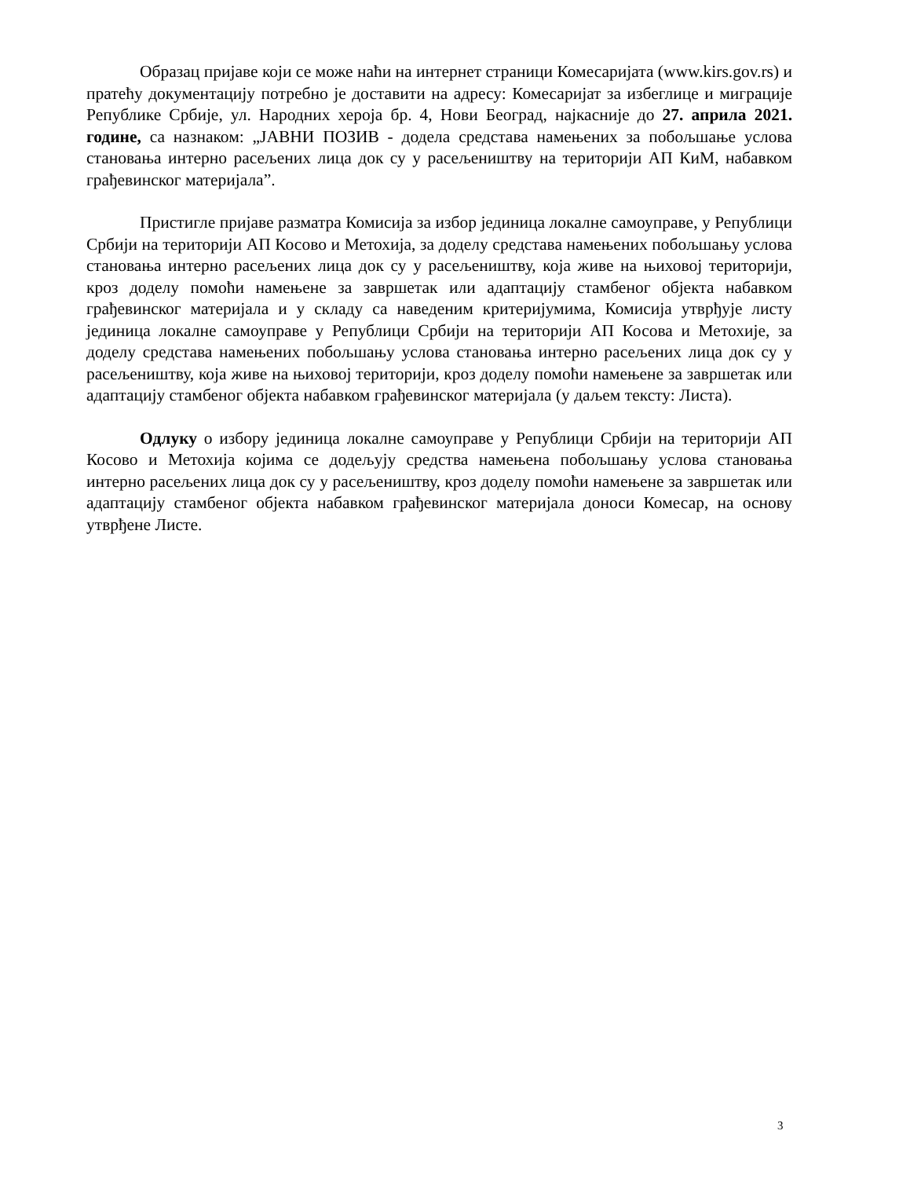Образац пријаве који се може наћи на интернет страници Комесаријата (www.kirs.gov.rs) и пратећу документацију потребно је доставити на адресу: Комесаријат за избеглице и миграције Републике Србије, ул. Народних хероја бр. 4, Нови Београд, најкасније до 27. априла 2021. године, са назнаком: „ЈАВНИ ПОЗИВ - додела средстава намењених за побољшање услова становања интерно расељених лица док су у расељеништву на територији АП КиМ, набавком грађевинског материјала”.
Пристигле пријаве разматра Комисија за избор јединица локалне самоуправе, у Републици Србији на територији АП Косово и Метохија, за доделу средстава намењених побољшању услова становања интерно расељених лица док су у расељеништву, која живе на њиховој територији, кроз доделу помоћи намењене за завршетак или адаптацију стамбеног објекта набавком грађевинског материјала и у складу са наведеним критеријумима, Комисија утврђује листу јединица локалне самоуправе у Републици Србији на територији АП Косова и Метохије, за доделу средстава намењених побољшању услова становања интерно расељених лица док су у расељеништву, која живе на њиховој територији, кроз доделу помоћи намењене за завршетак или адаптацију стамбеног објекта набавком грађевинског материјала (у даљем тексту: Листа).
Одлуку о избору јединица локалне самоуправе у Републици Србији на територији АП Косово и Метохија којима се додељују средства намењена побољшању услова становања интерно расељених лица док су у расељеништву, кроз доделу помоћи намењене за завршетак или адаптацију стамбеног објекта набавком грађевинског материјала доноси Комесар, на основу утврђене Листе.
3